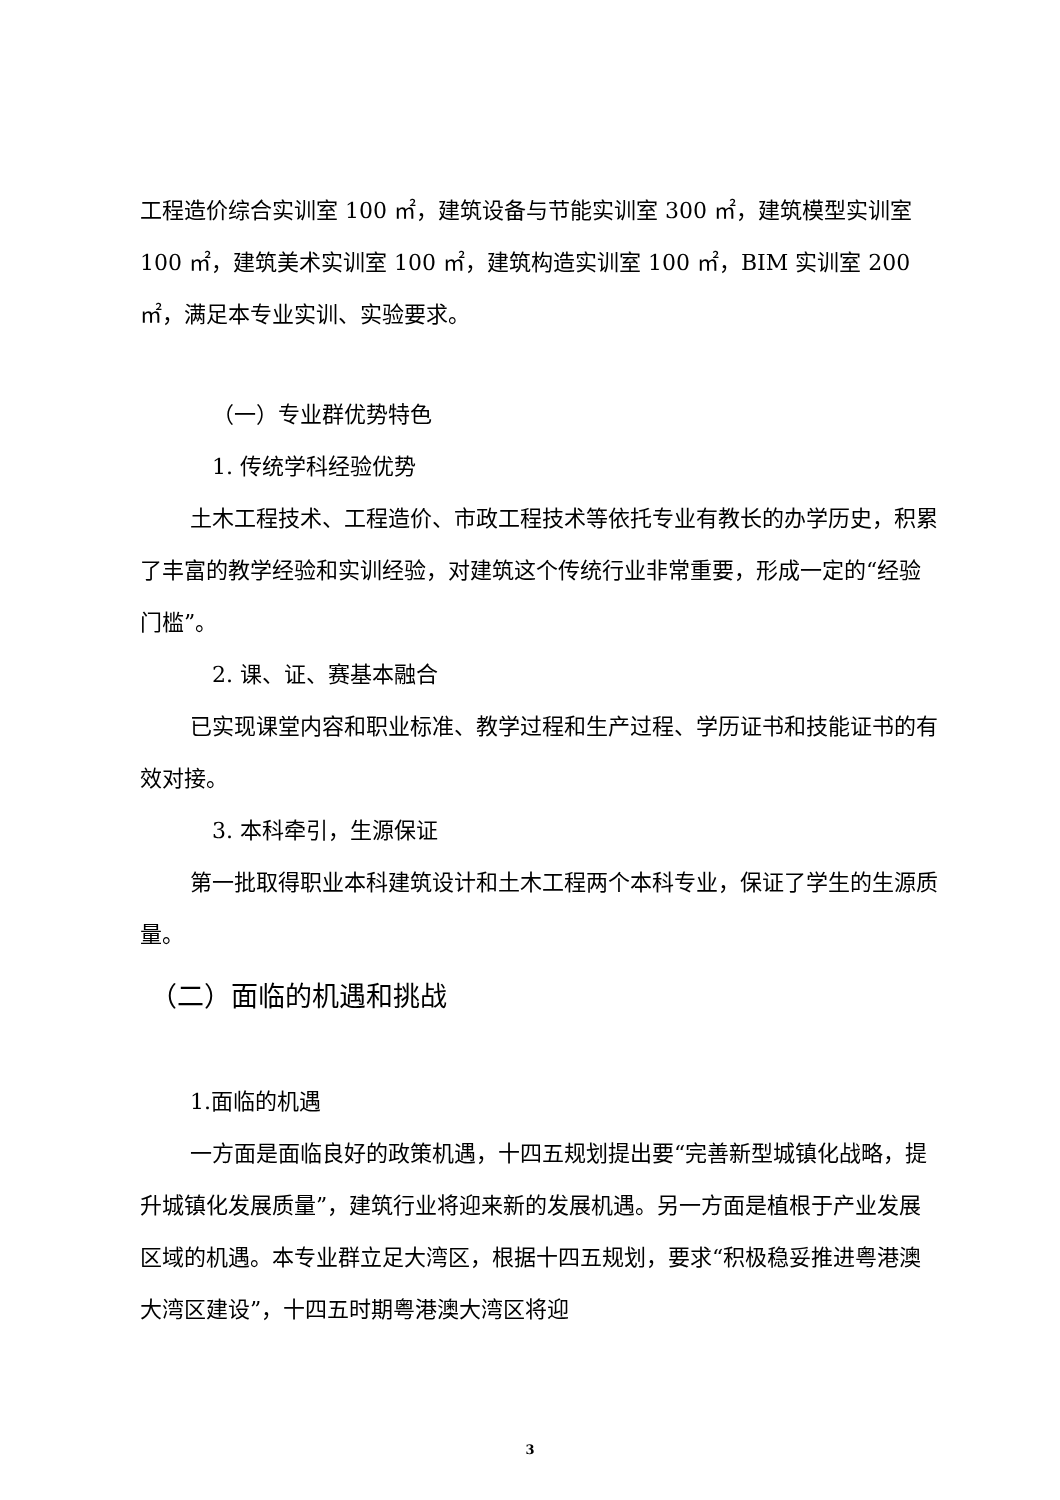工程造价综合实训室 100 ㎡，建筑设备与节能实训室 300 ㎡，建筑模型实训室 100 ㎡，建筑美术实训室 100 ㎡，建筑构造实训室 100 ㎡，BIM 实训室 200 ㎡，满足本专业实训、实验要求。
（一）专业群优势特色
1. 传统学科经验优势
土木工程技术、工程造价、市政工程技术等依托专业有教长的办学历史，积累了丰富的教学经验和实训经验，对建筑这个传统行业非常重要，形成一定的“经验门槛”。
2. 课、证、赛基本融合
已实现课堂内容和职业标准、教学过程和生产过程、学历证书和技能证书的有效对接。
3. 本科牵引，生源保证
第一批取得职业本科建筑设计和土木工程两个本科专业，保证了学生的生源质量。
（二）面临的机遇和挑战
1.面临的机遇
一方面是面临良好的政策机遇，十四五规划提出要“完善新型城镇化战略，提升城镇化发展质量”，建筑行业将迎来新的发展机遇。另一方面是植根于产业发展区域的机遇。本专业群立足大湾区，根据十四五规划，要求“积极稳妥推进粤港澳大湾区建设”，十四五时期粤港澳大湾区将迎
3